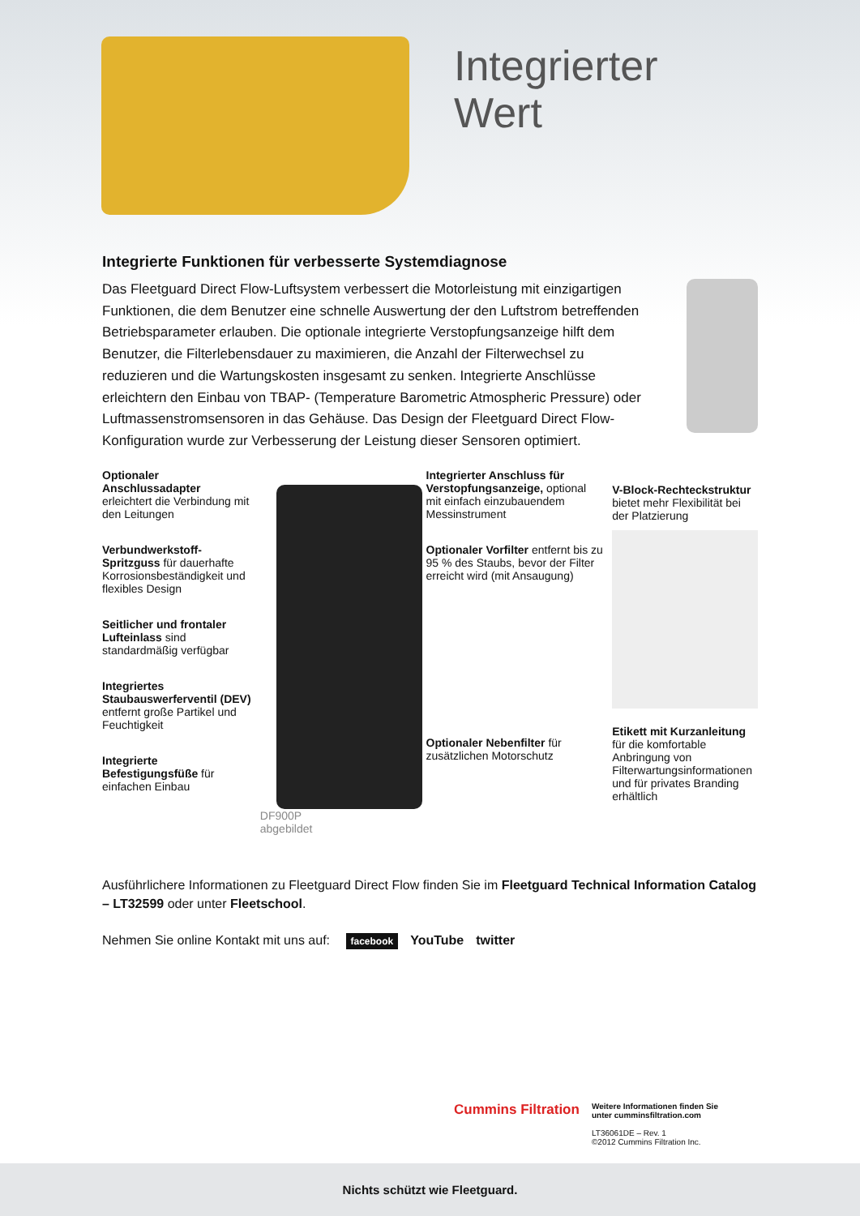Integrierter
Wert
Integrierte Funktionen für verbesserte Systemdiagnose
Das Fleetguard Direct Flow-Luftsystem verbessert die Motorleistung mit einzigartigen Funktionen, die dem Benutzer eine schnelle Auswertung der den Luftstrom betreffenden Betriebsparameter erlauben. Die optionale integrierte Verstopfungsanzeige hilft dem Benutzer, die Filterlebensdauer zu maximieren, die Anzahl der Filterwechsel zu reduzieren und die Wartungskosten insgesamt zu senken. Integrierte Anschlüsse erleichtern den Einbau von TBAP- (Temperature Barometric Atmospheric Pressure) oder Luftmassenstromsensoren in das Gehäuse. Das Design der Fleetguard Direct Flow-Konfiguration wurde zur Verbesserung der Leistung dieser Sensoren optimiert.
Optionaler Anschlussadapter erleichtert die Verbindung mit den Leitungen
Verbundwerkstoff-Spritzguss für dauerhafte Korrosionsbeständigkeit und flexibles Design
Seitlicher und frontaler Lufteinlass sind standardmäßig verfügbar
Integriertes Staubauswerferventil (DEV) entfernt große Partikel und Feuchtigkeit
Integrierte Befestigungsfüße für einfachen Einbau
DF900P
abgebildet
Integrierter Anschluss für Verstopfungsanzeige, optional mit einfach einzubauendem Messinstrument
Optionaler Vorfilter entfernt bis zu 95 % des Staubs, bevor der Filter erreicht wird (mit Ansaugung)
Optionaler Nebenfilter für zusätzlichen Motorschutz
V-Block-Rechteckstruktur bietet mehr Flexibilität bei der Platzierung
Etikett mit Kurzanleitung für die komfortable Anbringung von Filterwartungsinformationen und für privates Branding erhältlich
Ausführlichere Informationen zu Fleetguard Direct Flow finden Sie im Fleetguard Technical Information Catalog – LT32599 oder unter Fleetschool.
Nehmen Sie online Kontakt mit uns auf: facebook YouTube twitter
Cummins Filtration
Weitere Informationen finden Sie
unter cumminsfiltration.com
LT36061DE – Rev. 1
©2012 Cummins Filtration Inc.
Nichts schützt wie Fleetguard.